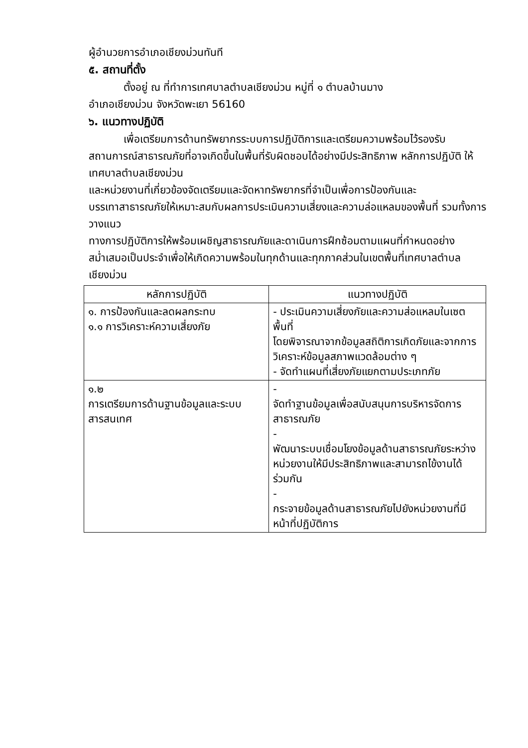ผู้อำนวยการอำเภอเชียงม่วนทันที
๕. สถานที่ตั้ง
ตั้งอยู่ ณ ที่ทำการเทศบาลตำบลเชียงม่วน หมู่ที่ ๑ ตำบลบ้านมาง
อำเภอเชียงม่วน จังหวัดพะเยา 56160
๖. แนวทางปฏิบัติ
เพื่อเตรียมการด้านทรัพยากรระบบการปฏิบัติการและเตรียมความพร้อมไว้รองรับ
สถานการณ์สาธารณภัยที่อาจเกิดขึ้นในพื้นที่รับผิดชอบได้อย่างมีประสิทธิภาพ หลักการปฏิบัติ ให้เทศบาลตำบลเชียงม่วน
และหน่วยงานที่เกี่ยวข้องจัดเตรียมและจัดหาทรัพยากรที่จำเป็นเพื่อการป้องกันและ
บรรเทาสาธารณภัยให้เหมาะสมกับผลการประเมินความเสี่ยงและความล่อแหลมของพื้นที่ รวมทั้งการวางแนว
ทางการปฏิบัติการให้พร้อมเผชิญสาธารณภัยและดาเนินการฝึกซ้อมตามแผนที่กำหนดอย่างสม่ำเสมอเป็นประจำเพื่อให้เกิดความพร้อมในทุกด้านและทุกภาคส่วนในเขตพื้นที่เทศบาลตำบลเชียงม่วน
| หลักการปฏิบัติ | แนวทางปฏิบัติ |
| --- | --- |
| ๑. การป้องกันและลดผลกระทบ ๑.๑ การวิเคราะห์ความเสี่ยงภัย | - ประเมินความเสี่ยงภัยและความส่อแหลมในเซตพื้นที่ โดยพิจารณาจากข้อมูลสถิติการเกิดภัยและจากการ วิเคราะห์ข้อมูลสภาพแวดล้อมต่าง ๆ - จัดทำแผนที่เสี่ยงภัยแยกตามประเภทภัย |
| ๑.๒ การเตรียมการด้านฐานข้อมูลและระบบ สารสนเทศ | - จัดทำฐานข้อมูลเพื่อสนับสนุนการบริหารจัดการ สาธารณภัย - พัฒนาระบบเชื่อมโยงข้อมูลด้านสาธารณภัยระหว่าง หน่วยงานให้มีประสิทธิภาพและสามารถไข้งานได้ ร่วมกัน - กระจายข้อมูลด้านสาธารณภัยไปยังหน่วยงานที่มี หน้าที่ปฏิบัติการ |